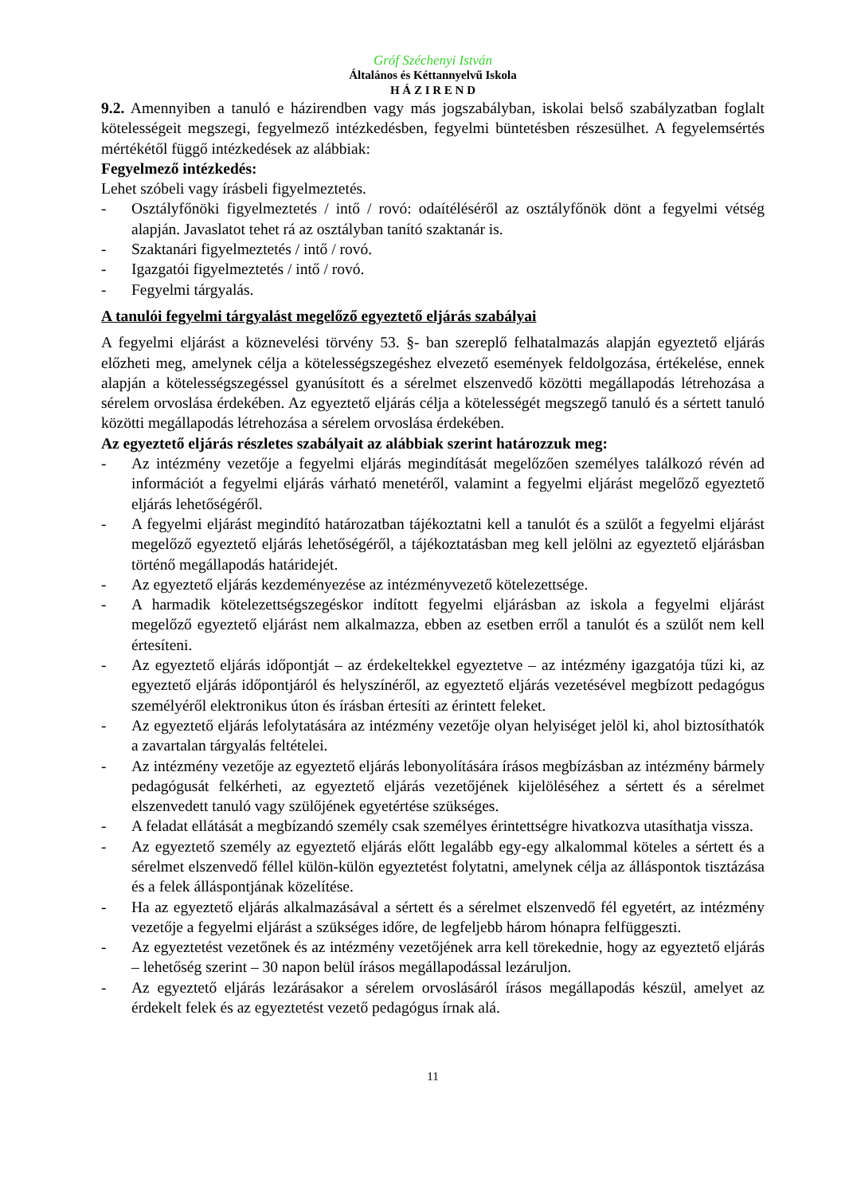Gróf Széchenyi István
Általános és Kéttannyelvű Iskola
H Á Z I R E N D
9.2. Amennyiben a tanuló e házirendben vagy más jogszabályban, iskolai belső szabályzatban foglalt kötelességeit megszegi, fegyelmező intézkedésben, fegyelmi büntetésben részesülhet. A fegyelemsértés mértékétől függő intézkedések az alábbiak:
Fegyelmező intézkedés:
Lehet szóbeli vagy írásbeli figyelmeztetés.
- Osztályfőnöki figyelmeztetés / intő / rovó: odaítéléséről az osztályfőnök dönt a fegyelmi vétség alapján. Javaslatot tehet rá az osztályban tanító szaktanár is.
- Szaktanári figyelmeztetés / intő / rovó.
- Igazgatói figyelmeztetés / intő / rovó.
- Fegyelmi tárgyalás.
A tanulói fegyelmi tárgyalást megelőző egyeztető eljárás szabályai
A fegyelmi eljárást a köznevelési törvény 53. §- ban szereplő felhatalmazás alapján egyeztető eljárás előzheti meg, amelynek célja a kötelességszegéshez elvezető események feldolgozása, értékelése, ennek alapján a kötelességszegéssel gyanúsított és a sérelmet elszenvedő közötti megállapodás létrehozása a sérelem orvoslása érdekében. Az egyeztető eljárás célja a kötelességét megszegő tanuló és a sértett tanuló közötti megállapodás létrehozása a sérelem orvoslása érdekében.
Az egyeztető eljárás részletes szabályait az alábbiak szerint határozzuk meg:
- Az intézmény vezetője a fegyelmi eljárás megindítását megelőzően személyes találkozó révén ad információt a fegyelmi eljárás várható menetéről, valamint a fegyelmi eljárást megelőző egyeztető eljárás lehetőségéről.
- A fegyelmi eljárást megindító határozatban tájékoztatni kell a tanulót és a szülőt a fegyelmi eljárást megelőző egyeztető eljárás lehetőségéről, a tájékoztatásban meg kell jelölni az egyeztető eljárásban történő megállapodás határidejét.
- Az egyeztető eljárás kezdeményezése az intézményvezető kötelezettsége.
- A harmadik kötelezettségszegéskor indított fegyelmi eljárásban az iskola a fegyelmi eljárást megelőző egyeztető eljárást nem alkalmazza, ebben az esetben erről a tanulót és a szülőt nem kell értesíteni.
- Az egyeztető eljárás időpontját – az érdekeltekkel egyeztetve – az intézmény igazgatója tűzi ki, az egyeztető eljárás időpontjáról és helyszínéről, az egyeztető eljárás vezetésével megbízott pedagógus személyéről elektronikus úton és írásban értesíti az érintett feleket.
- Az egyeztető eljárás lefolytatására az intézmény vezetője olyan helyiséget jelöl ki, ahol biztosíthatók a zavartalan tárgyalás feltételei.
- Az intézmény vezetője az egyeztető eljárás lebonyolítására írásos megbízásban az intézmény bármely pedagógusát felkérheti, az egyeztető eljárás vezetőjének kijelöléséhez a sértett és a sérelmet elszenvedett tanuló vagy szülőjének egyetértése szükséges.
- A feladat ellátását a megbízandó személy csak személyes érintettségre hivatkozva utasíthatja vissza.
- Az egyeztető személy az egyeztető eljárás előtt legalább egy-egy alkalommal köteles a sértett és a sérelmet elszenvedő féllel külön-külön egyeztetést folytatni, amelynek célja az álláspontok tisztázása és a felek álláspontjának közelítése.
- Ha az egyeztető eljárás alkalmazásával a sértett és a sérelmet elszenvedő fél egyetért, az intézmény vezetője a fegyelmi eljárást a szükséges időre, de legfeljebb három hónapra felfüggeszti.
- Az egyeztetést vezetőnek és az intézmény vezetőjének arra kell törekednie, hogy az egyeztető eljárás – lehetőség szerint – 30 napon belül írásos megállapodással lezáruljon.
- Az egyeztető eljárás lezárásakor a sérelem orvoslásáról írásos megállapodás készül, amelyet az érdekelt felek és az egyeztetést vezető pedagógus írnak alá.
11